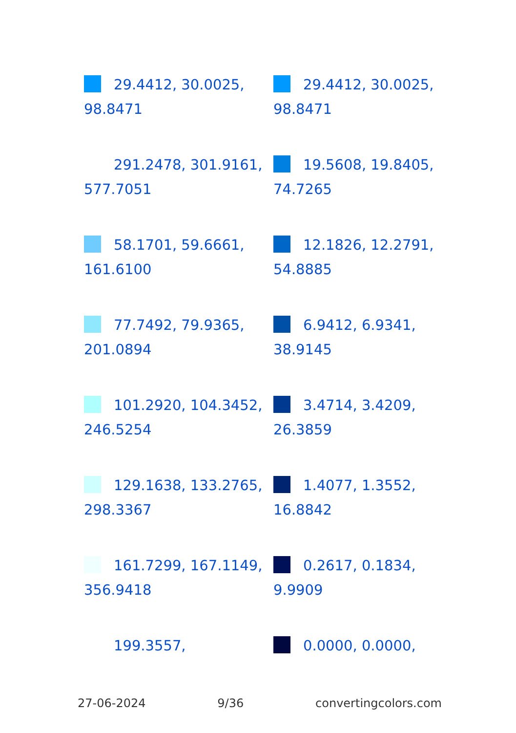29.4412, 30.0025, 98.8471
29.4412, 30.0025, 98.8471
291.2478, 301.9161, 577.7051
19.5608, 19.8405, 74.7265
58.1701, 59.6661, 161.6100
12.1826, 12.2791, 54.8885
77.7492, 79.9365, 201.0894
6.9412, 6.9341, 38.9145
101.2920, 104.3452, 246.5254
3.4714, 3.4209, 26.3859
129.1638, 133.2765, 298.3367
1.4077, 1.3552, 16.8842
161.7299, 167.1149, 356.9418
0.2617, 0.1834, 9.9909
199.3557,
0.0000, 0.0000,
27-06-2024 9/36 convertingcolors.com